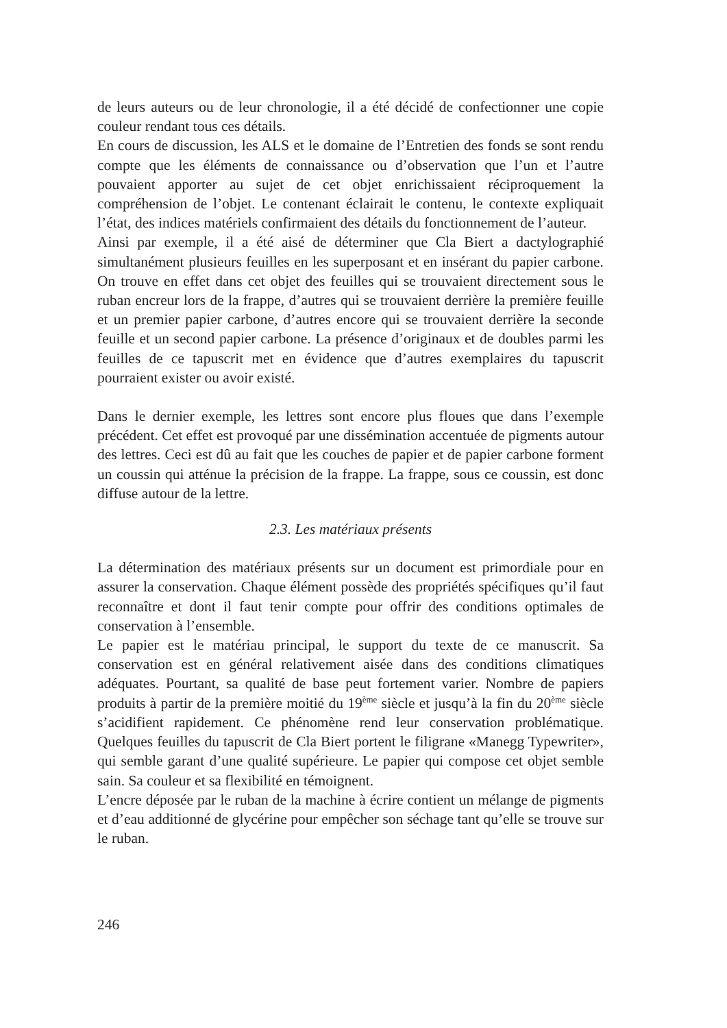de leurs auteurs ou de leur chronologie, il a été décidé de confectionner une copie couleur rendant tous ces détails.
En cours de discussion, les ALS et le domaine de l’Entretien des fonds se sont rendu compte que les éléments de connaissance ou d’observation que l’un et l’autre pouvaient apporter au sujet de cet objet enrichissaient réciproquement la compréhension de l’objet. Le contenant éclairait le contenu, le contexte expliquait l’état, des indices matériels confirmaient des détails du fonctionnement de l’auteur.
Ainsi par exemple, il a été aisé de déterminer que Cla Biert a dactylographié simultanément plusieurs feuilles en les superposant et en insérant du papier carbone. On trouve en effet dans cet objet des feuilles qui se trouvaient directement sous le ruban encreur lors de la frappe, d’autres qui se trouvaient derrière la première feuille et un premier papier carbone, d’autres encore qui se trouvaient derrière la seconde feuille et un second papier carbone. La présence d’originaux et de doubles parmi les feuilles de ce tapuscrit met en évidence que d’autres exemplaires du tapuscrit pourraient exister ou avoir existé.
Dans le dernier exemple, les lettres sont encore plus floues que dans l’exemple précédent. Cet effet est provoqué par une dissémination accentuée de pigments autour des lettres. Ceci est dû au fait que les couches de papier et de papier carbone forment un coussin qui atténue la précision de la frappe. La frappe, sous ce coussin, est donc diffuse autour de la lettre.
2.3. Les matériaux présents
La détermination des matériaux présents sur un document est primordiale pour en assurer la conservation. Chaque élément possède des propriétés spécifiques qu’il faut reconnaître et dont il faut tenir compte pour offrir des conditions optimales de conservation à l’ensemble.
Le papier est le matériau principal, le support du texte de ce manuscrit. Sa conservation est en général relativement aisée dans des conditions climatiques adéquates. Pourtant, sa qualité de base peut fortement varier. Nombre de papiers produits à partir de la première moitié du 19<sup>ème</sup> siècle et jusqu’à la fin du 20<sup>ème</sup> siècle s’acidifient rapidement. Ce phénomène rend leur conservation problématique. Quelques feuilles du tapuscrit de Cla Biert portent le filigrane «Manegg Typewriter», qui semble garant d’une qualité supérieure. Le papier qui compose cet objet semble sain. Sa couleur et sa flexibilité en témoignent.
L’encre déposée par le ruban de la machine à écrire contient un mélange de pigments et d’eau additionné de glycérine pour empêcher son séchage tant qu’elle se trouve sur le ruban.
246